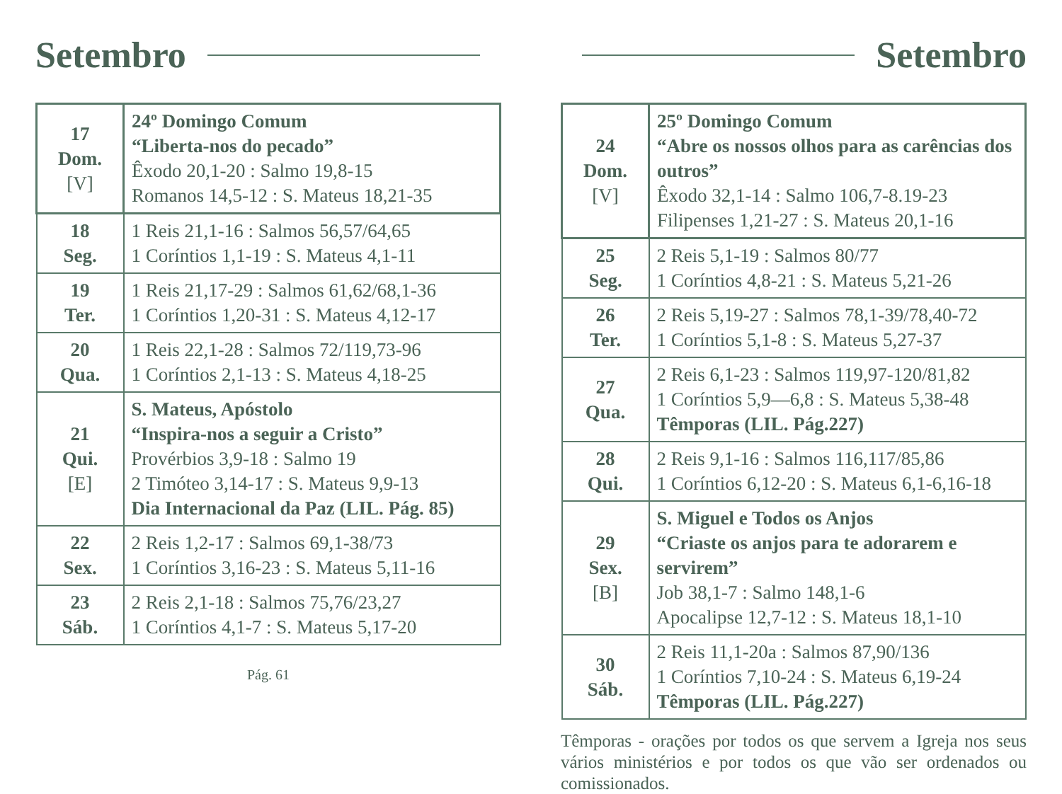Setembro
| 17 Dom. [V] | 24º Domingo Comum “Liberta-nos do pecado” Êxodo 20,1-20 : Salmo 19,8-15 Romanos 14,5-12 : S. Mateus 18,21-35 |
| 18 Seg. | 1 Reis 21,1-16 : Salmos 56,57/64,65 1 Coríntios 1,1-19 : S. Mateus 4,1-11 |
| 19 Ter. | 1 Reis 21,17-29 : Salmos 61,62/68,1-36 1 Coríntios 1,20-31 : S. Mateus 4,12-17 |
| 20 Qua. | 1 Reis 22,1-28 : Salmos 72/119,73-96 1 Coríntios 2,1-13 : S. Mateus 4,18-25 |
| 21 Qui. [E] | S. Mateus, Apóstolo “Inspira-nos a seguir a Cristo” Provérbios 3,9-18 : Salmo 19 2 Timóteo 3,14-17 : S. Mateus 9,9-13 Dia Internacional da Paz (LIL. Pág. 85) |
| 22 Sex. | 2 Reis 1,2-17 : Salmos 69,1-38/73 1 Coríntios 3,16-23 : S. Mateus 5,11-16 |
| 23 Sáb. | 2 Reis 2,1-18 : Salmos 75,76/23,27 1 Coríntios 4,1-7 : S. Mateus 5,17-20 |
Pág. 61
Setembro
| 24 Dom. [V] | 25º Domingo Comum “Abre os nossos olhos para as carências dos outros” Êxodo 32,1-14 : Salmo 106,7-8.19-23 Filipenses 1,21-27 : S. Mateus 20,1-16 |
| 25 Seg. | 2 Reis 5,1-19 : Salmos 80/77 1 Coríntios 4,8-21 : S. Mateus 5,21-26 |
| 26 Ter. | 2 Reis 5,19-27 : Salmos 78,1-39/78,40-72 1 Coríntios 5,1-8 : S. Mateus 5,27-37 |
| 27 Qua. | 2 Reis 6,1-23 : Salmos 119,97-120/81,82 1 Coríntios 5,9—6,8 : S. Mateus 5,38-48 Têmporas (LIL. Pág.227) |
| 28 Qui. | 2 Reis 9,1-16 : Salmos 116,117/85,86 1 Coríntios 6,12-20 : S. Mateus 6,1-6,16-18 |
| 29 Sex. [B] | S. Miguel e Todos os Anjos “Criaste os anjos para te adorarem e servirem” Job 38,1-7 : Salmo 148,1-6 Apocalipse 12,7-12 : S. Mateus 18,1-10 |
| 30 Sáb. | 2 Reis 11,1-20a : Salmos 87,90/136 1 Coríntios 7,10-24 : S. Mateus 6,19-24 Têmporas (LIL. Pág.227) |
Têmporas - orações por todos os que servem a Igreja nos seus vários ministérios e por todos os que vão ser ordenados ou comissionados.